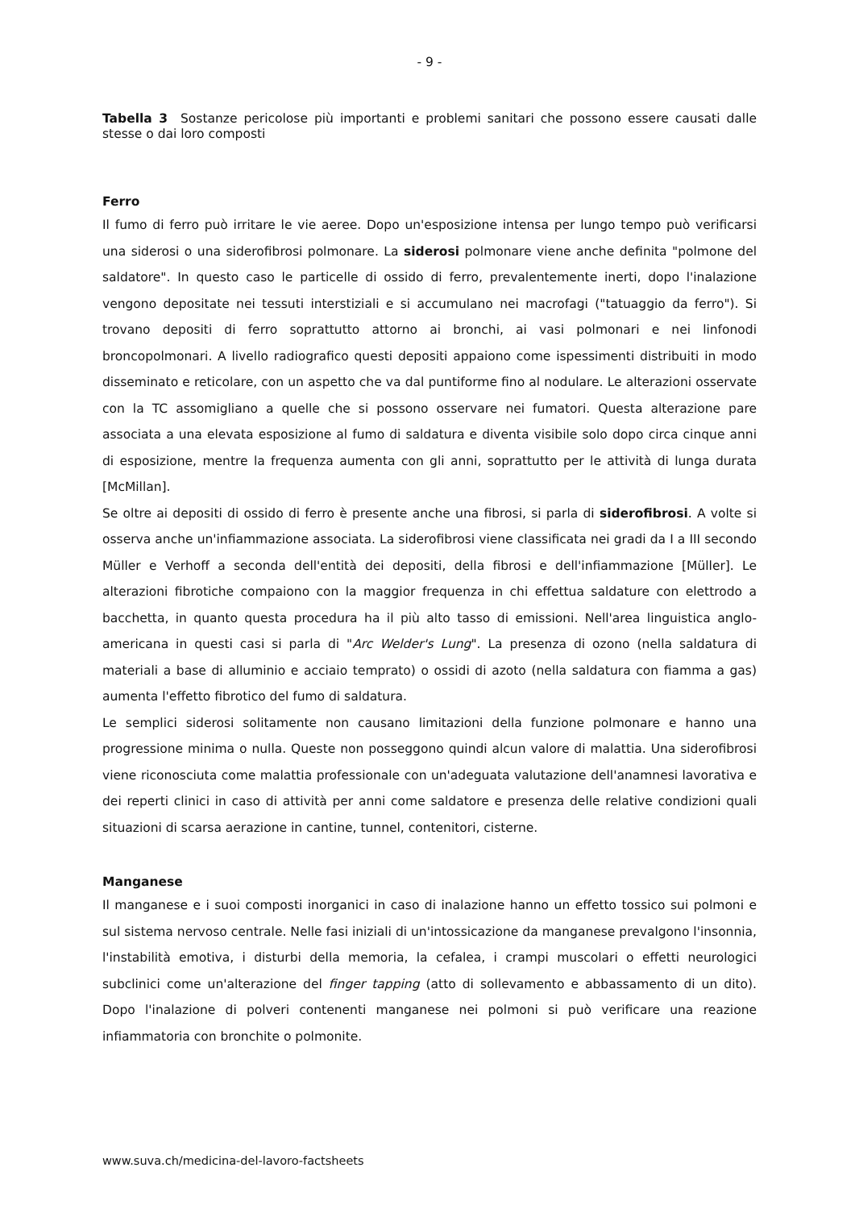- 9 -
Tabella 3 Sostanze pericolose più importanti e problemi sanitari che possono essere causati dalle stesse o dai loro composti
Ferro
Il fumo di ferro può irritare le vie aeree. Dopo un'esposizione intensa per lungo tempo può verificarsi una siderosi o una siderofibrosi polmonare. La siderosi polmonare viene anche definita "polmone del saldatore". In questo caso le particelle di ossido di ferro, prevalentemente inerti, dopo l'inalazione vengono depositate nei tessuti interstiziali e si accumulano nei macrofagi ("tatuaggio da ferro"). Si trovano depositi di ferro soprattutto attorno ai bronchi, ai vasi polmonari e nei linfonodi broncopolmonari. A livello radiografico questi depositi appaiono come ispessimenti distribuiti in modo disseminato e reticolare, con un aspetto che va dal puntiforme fino al nodulare. Le alterazioni osservate con la TC assomigliano a quelle che si possono osservare nei fumatori. Questa alterazione pare associata a una elevata esposizione al fumo di saldatura e diventa visibile solo dopo circa cinque anni di esposizione, mentre la frequenza aumenta con gli anni, soprattutto per le attività di lunga durata [McMillan].
Se oltre ai depositi di ossido di ferro è presente anche una fibrosi, si parla di siderofibrosi. A volte si osserva anche un'infiammazione associata. La siderofibrosi viene classificata nei gradi da I a III secondo Müller e Verhoff a seconda dell'entità dei depositi, della fibrosi e dell'infiammazione [Müller]. Le alterazioni fibrotiche compaiono con la maggior frequenza in chi effettua saldature con elettrodo a bacchetta, in quanto questa procedura ha il più alto tasso di emissioni. Nell'area linguistica anglo-americana in questi casi si parla di "Arc Welder's Lung". La presenza di ozono (nella saldatura di materiali a base di alluminio e acciaio temprato) o ossidi di azoto (nella saldatura con fiamma a gas) aumenta l'effetto fibrotico del fumo di saldatura.
Le semplici siderosi solitamente non causano limitazioni della funzione polmonare e hanno una progressione minima o nulla. Queste non posseggono quindi alcun valore di malattia. Una siderofibrosi viene riconosciuta come malattia professionale con un'adeguata valutazione dell'anamnesi lavorativa e dei reperti clinici in caso di attività per anni come saldatore e presenza delle relative condizioni quali situazioni di scarsa aerazione in cantine, tunnel, contenitori, cisterne.
Manganese
Il manganese e i suoi composti inorganici in caso di inalazione hanno un effetto tossico sui polmoni e sul sistema nervoso centrale. Nelle fasi iniziali di un'intossicazione da manganese prevalgono l'insonnia, l'instabilità emotiva, i disturbi della memoria, la cefalea, i crampi muscolari o effetti neurologici subclinici come un'alterazione del finger tapping (atto di sollevamento e abbassamento di un dito). Dopo l'inalazione di polveri contenenti manganese nei polmoni si può verificare una reazione infiammatoria con bronchite o polmonite.
www.suva.ch/medicina-del-lavoro-factsheets